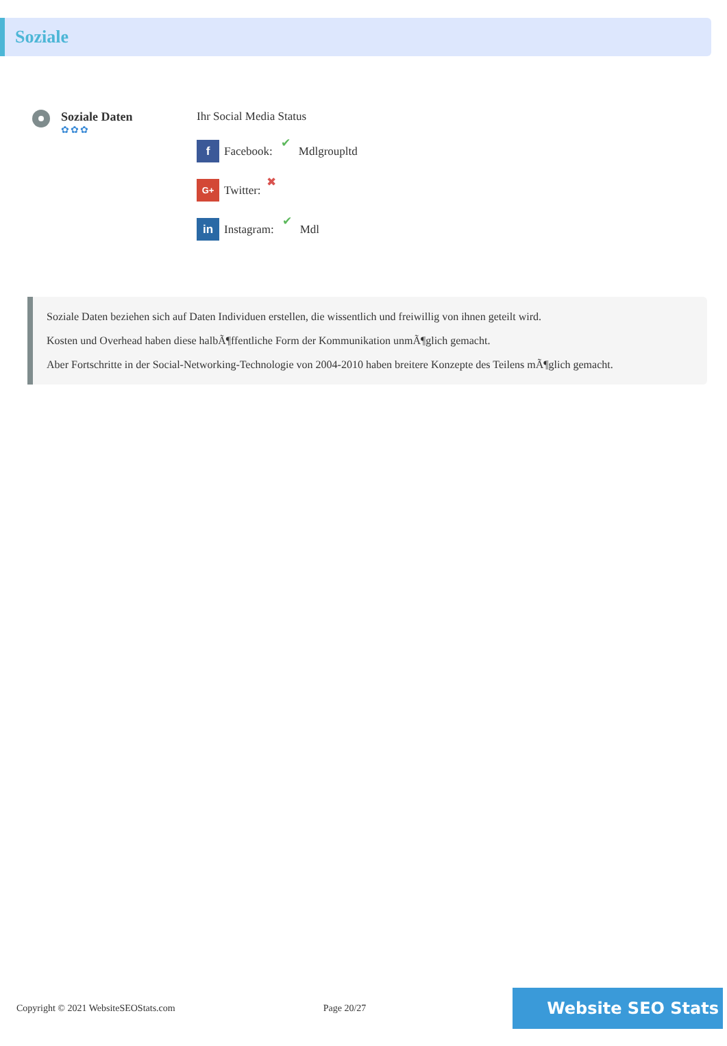Soziale
Soziale Daten
✿✿✿
Ihr Social Media Status
f Facebook: ✔ Mdlgroupltd
G+ Twitter: ✖
in Instagram: ✔ Mdl
Soziale Daten beziehen sich auf Daten Individuen erstellen, die wissentlich und freiwillig von ihnen geteilt wird.
Kosten und Overhead haben diese halbÃ¶ffentliche Form der Kommunikation unmÃ¶glich gemacht.
Aber Fortschritte in der Social-Networking-Technologie von 2004-2010 haben breitere Konzepte des Teilens mÃ¶glich gemacht.
Copyright © 2021 WebsiteSEOStats.com Page 20/27 Website SEO Stats